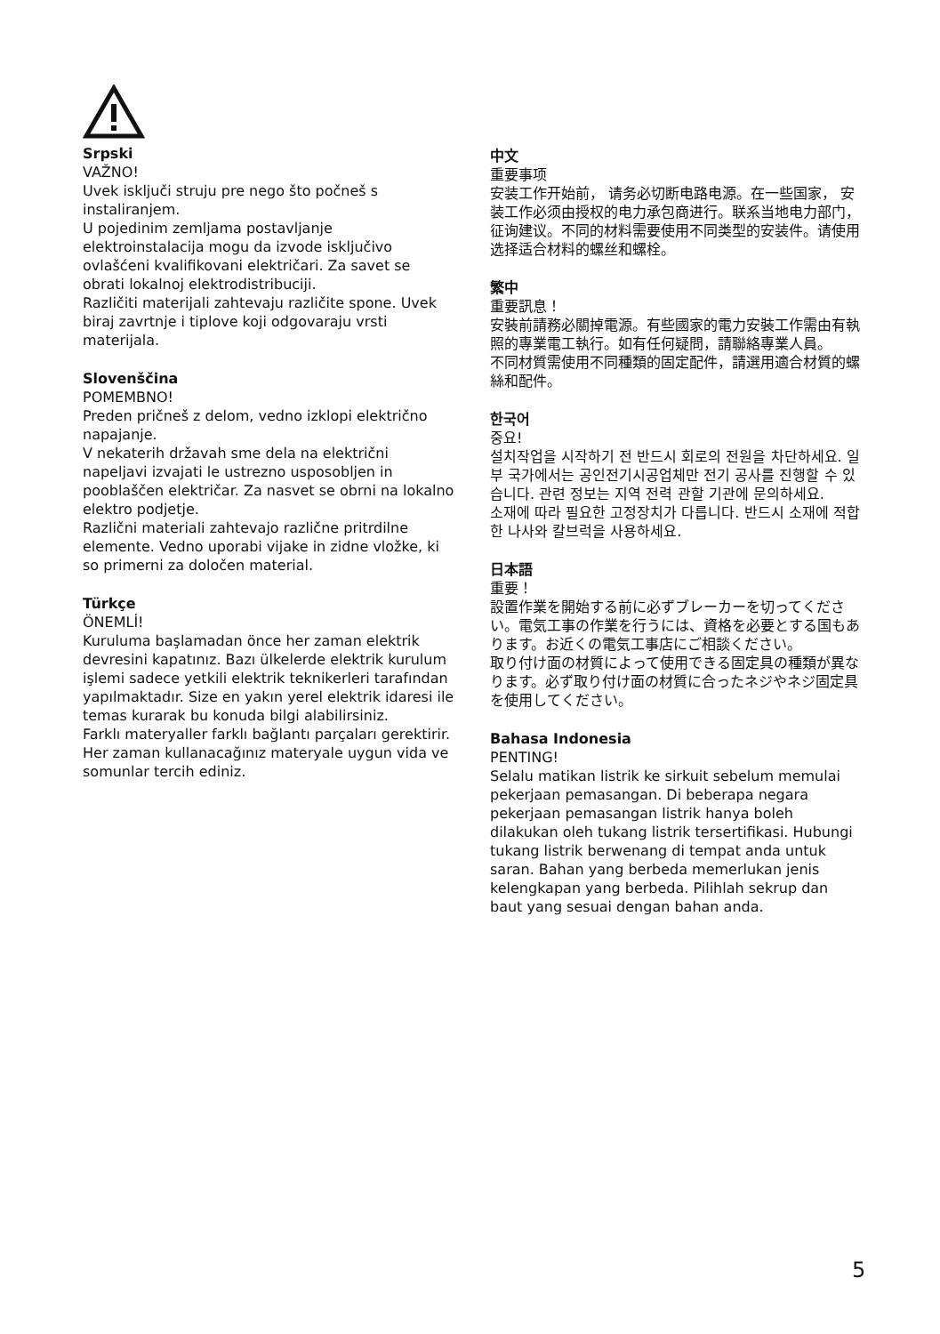Srpski
VAŽNO!
Uvek isključi struju pre nego što počneš s instaliranjem.
U pojedinim zemljama postavljanje elektroinstalacija mogu da izvode isključivo ovlašćeni kvalifikovani električari. Za savet se obrati lokalnoj elektrodistribuciji.
Različiti materijali zahtevaju različite spone. Uvek biraj zavrtnje i tiplove koji odgovaraju vrsti materijala.
Slovenščina
POMEMBNO!
Preden pričneš z delom, vedno izklopi električno napajanje.
V nekaterih državah sme dela na električni napeljavi izvajati le ustrezno usposobljen in pooblaščen električar. Za nasvet se obrni na lokalno elektro podjetje.
Različni materiali zahtevajo različne pritrdilne elemente. Vedno uporabi vijake in zidne vložke, ki so primerni za določen material.
Türkçe
ÖNEMLİ!
Kuruluma başlamadan önce her zaman elektrik devresini kapatınız. Bazı ülkelerde elektrik kurulum işlemi sadece yetkili elektrik teknikerleri tarafından yapılmaktadır. Size en yakın yerel elektrik idaresi ile temas kurarak bu konuda bilgi alabilirsiniz.
Farklı materyaller farklı bağlantı parçaları gerektirir. Her zaman kullanacağınız materyale uygun vida ve somunlar tercih ediniz.
中文
重要事项
安装工作开始前， 请务必切断电路电源。在一些国家， 安装工作必须由授权的电力承包商进行。联系当地电力部门，征询建议。不同的材料需要使用不同类型的安装件。请使用选择适合材料的螺丝和螺栓。
繁中
重要訊息！
安裝前請務必關掉電源。有些國家的電力安裝工作需由有執照的專業電工執行。如有任何疑問，請聯絡專業人員。
不同材質需使用不同種類的固定配件，請選用適合材質的螺絲和配件。
한국어
중요!
설치작업을 시작하기 전 반드시 회로의 전원을 차단하세요. 일부 국가에서는 공인전기시공업체만 전기 공사를 진행할 수 있습니다. 관련 정보는 지역 전력 관할 기관에 문의하세요.
소재에 따라 필요한 고정장치가 다릅니다. 반드시 소재에 적합한 나사와 칼브럭을 사용하세요.
日本語
重要！
設置作業を開始する前に必ずブレーカーを切ってください。電気工事の作業を行うには、資格を必要とする国もあります。お近くの電気工事店にご相談ください。
取り付け面の材質によって使用できる固定具の種類が異なります。必ず取り付け面の材質に合ったネジやネジ固定具を使用してください。
Bahasa Indonesia
PENTING!
Selalu matikan listrik ke sirkuit sebelum memulai pekerjaan pemasangan. Di beberapa negara pekerjaan pemasangan listrik hanya boleh dilakukan oleh tukang listrik tersertifikasi. Hubungi tukang listrik berwenang di tempat anda untuk saran. Bahan yang berbeda memerlukan jenis kelengkapan yang berbeda. Pilihlah sekrup dan baut yang sesuai dengan bahan anda.
5